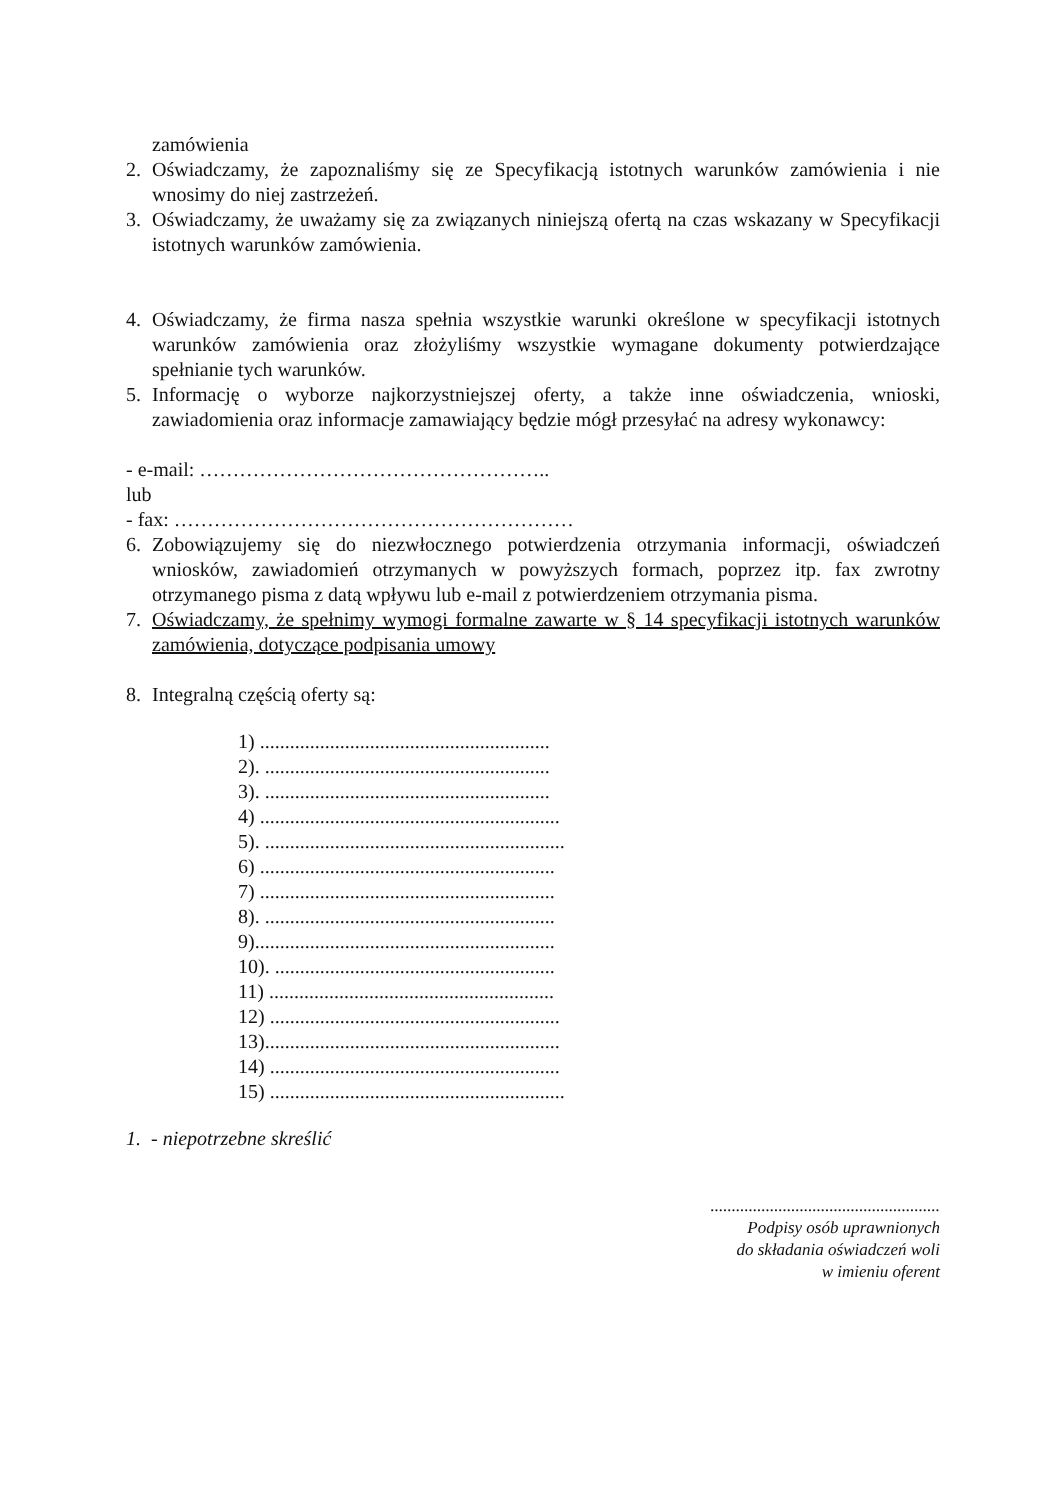zamówienia
2. Oświadczamy, że zapoznaliśmy się ze Specyfikacją istotnych warunków zamówienia i nie wnosimy do niej zastrzeżeń.
3. Oświadczamy, że uważamy się za związanych niniejszą ofertą na czas wskazany w Specyfikacji istotnych warunków zamówienia.
4. Oświadczamy, że firma nasza spełnia wszystkie warunki określone w specyfikacji istotnych warunków zamówienia oraz złożyliśmy wszystkie wymagane dokumenty potwierdzające spełnianie tych warunków.
5. Informację o wyborze najkorzystniejszej oferty, a także inne oświadczenia, wnioski, zawiadomienia oraz informacje zamawiający będzie mógł przesyłać na adresy wykonawcy:
- e-mail: ……………………………………………..
lub
- fax: ……………………………………………………
6. Zobowiązujemy się do niezwłocznego potwierdzenia otrzymania informacji, oświadczeń wniosków, zawiadomień otrzymanych w powyższych formach, poprzez itp. fax zwrotny otrzymanego pisma z datą wpływu lub e-mail z potwierdzeniem otrzymania pisma.
7. Oświadczamy, że spełnimy wymogi formalne zawarte w § 14 specyfikacji istotnych warunków zamówienia, dotyczące podpisania umowy
8. Integralną częścią oferty są:
1) ..........................................................
2). .........................................................
3). .........................................................
4) ............................................................
5). ............................................................
6) ...........................................................
7) ...........................................................
8). ..........................................................
9)............................................................
10). ........................................................
11) .........................................................
12) ..........................................................
13)...........................................................
14) ..........................................................
15) ...........................................................
1. - niepotrzebne skreślić
......................................................
Podpisy osób uprawnionych
do składania oświadczeń woli
w imieniu oferent